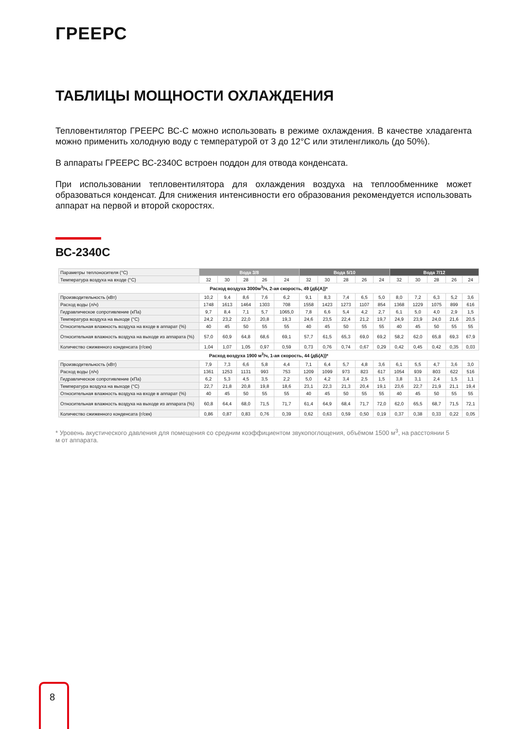ГРЕЕРС
ТАБЛИЦЫ МОЩНОСТИ ОХЛАЖДЕНИЯ
Тепловентилятор ГРЕЕРС ВС-С можно использовать в режиме охлаждения. В качестве хладагента можно применить холодную воду с температурой от 3 до 12°С или этиленгликоль (до 50%).
В аппараты ГРЕЕРС ВС-2340С встроен поддон для отвода конденсата.
При использовании тепловентилятора для охлаждения воздуха на теплообменнике может образоваться конденсат. Для снижения интенсивности его образования рекомендуется использовать аппарат на первой и второй скоростях.
ВС-2340С
| Параметры теплоносителя (°С) | Вода 3/8 | | | | | Вода 5/10 | | | | | Вода 7/12 | | | | |
| Температура воздуха на входе (°С) | 32 | 30 | 28 | 26 | 24 | 32 | 30 | 28 | 26 | 24 | 32 | 30 | 28 | 26 | 24 |
| Расход воздуха 3000м<sup>3</sup>/ч, 2-ая скорость, 49 (дБ(А))* | | | | | | | | | | | | | | | |
| Производительность (кВт) | 10,2 | 9,4 | 8,6 | 7,6 | 6,2 | 9,1 | 8,3 | 7,4 | 6,5 | 5,0 | 8,0 | 7,2 | 6,3 | 5,2 | 3,6 |
| Расход воды (л/ч) | 1748 | 1613 | 1464 | 1303 | 708 | 1558 | 1423 | 1273 | 1107 | 854 | 1368 | 1229 | 1075 | 899 | 616 |
| Гидравлическое сопротивление (кПа) | 9,7 | 8,4 | 7,1 | 5,7 | 1065,0 | 7,8 | 6,6 | 5,4 | 4,2 | 2,7 | 6,1 | 5,0 | 4,0 | 2,9 | 1,5 |
| Температура воздуха на выходе (°С) | 24,2 | 23,2 | 22,0 | 20,8 | 19,3 | 24,6 | 23,5 | 22,4 | 21,2 | 19,7 | 24,9 | 23,9 | 24,0 | 21,6 | 20,5 |
| Относительная влажность воздуха на входе в аппарат (%) | 40 | 45 | 50 | 55 | 55 | 40 | 45 | 50 | 55 | 55 | 40 | 45 | 50 | 55 | 55 |
| Относительная влажность воздуха на выходе из аппарата (%) | 57,0 | 60,9 | 64,8 | 68,6 | 69,1 | 57,7 | 61,5 | 65,3 | 69,0 | 69,2 | 58,2 | 62,0 | 65,8 | 69,3 | 67,9 |
| Количество сжиженного конденсата (г/сек) | 1,04 | 1,07 | 1,05 | 0,97 | 0,59 | 0,73 | 0,76 | 0,74 | 0,67 | 0,29 | 0,42 | 0,45 | 0,42 | 0,35 | 0,03 |
| Расход воздуха 1900 м<sup>3</sup>/ч, 1-ая скорость, 44 (дБ(А))* | | | | | | | | | | | | | | | |
| Производительность (кВт) | 7,9 | 7,3 | 6,6 | 5,8 | 4,4 | 7,1 | 6,4 | 5,7 | 4,8 | 3,6 | 6,1 | 5,5 | 4,7 | 3,6 | 3,0 |
| Расход воды (л/ч) | 1361 | 1253 | 1131 | 993 | 753 | 1209 | 1099 | 973 | 823 | 617 | 1054 | 939 | 803 | 622 | 516 |
| Гидравлическое сопротивление (кПа) | 6,2 | 5,3 | 4,5 | 3,5 | 2,2 | 5,0 | 4,2 | 3,4 | 2,5 | 1,5 | 3,8 | 3,1 | 2,4 | 1,5 | 1,1 |
| Температура воздуха на выходе (°С) | 22,7 | 21,8 | 20,8 | 19,8 | 18,6 | 23,1 | 22,3 | 21,3 | 20,4 | 19,1 | 23,6 | 22,7 | 21,9 | 21,1 | 19,4 |
| Относительная влажность воздуха на входе в аппарат (%) | 40 | 45 | 50 | 55 | 55 | 40 | 45 | 50 | 55 | 55 | 40 | 45 | 50 | 55 | 55 |
| Относительная влажность воздуха на выходе из аппарата (%) | 60,8 | 64,4 | 68,0 | 71,5 | 71,7 | 61,4 | 64,9 | 68,4 | 71,7 | 72,0 | 62,0 | 65,5 | 68,7 | 71,5 | 72,1 |
| Количество сжиженного конденсата (г/сек) | 0,86 | 0,87 | 0,83 | 0,76 | 0,39 | 0,62 | 0,63 | 0,59 | 0,50 | 0,19 | 0,37 | 0,38 | 0,33 | 0,22 | 0,05 |
* Уровень акустического давления для помещения со средним коэффициентом звукопоглощения, объёмом 1500 м<sup>3</sup>, на расстоянии 5 м от аппарата.
8